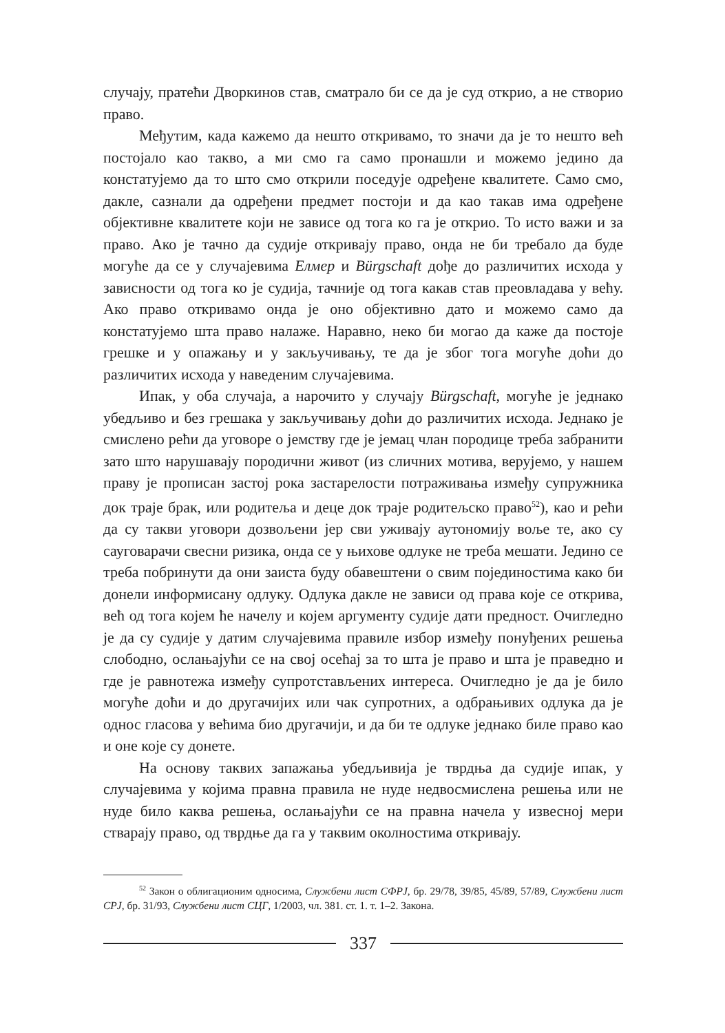случају, пратећи Дворкинов став, сматрало би се да је суд открио, а не створио право.
Међутим, када кажемо да нешто откривамо, то значи да је то нешто већ постојало као такво, а ми смо га само пронашли и можемо једино да констатујемо да то што смо открили поседује одређене квалитете. Само смо, дакле, сазнали да одређени предмет постоји и да као такав има одређене објективне квалитете који не зависе од тога ко га је открио. То исто важи и за право. Ако је тачно да судије откривају право, онда не би требало да буде могуће да се у случајевима Елмер и Bürgschaft дође до различитих исхода у зависности од тога ко је судија, тачније од тога какав став преовладава у већу. Ако право откривамо онда је оно објективно дато и можемо само да констатујемо шта право налаже. Наравно, неко би могао да каже да постоје грешке и у опажању и у закључивању, те да је због тога могуће доћи до различитих исхода у наведеним случајевима.
Ипак, у оба случаја, а нарочито у случају Bürgschaft, могуће је једнако убедљиво и без грешака у закључивању доћи до различитих исхода. Једнако је смислено рећи да уговоре о јемству где је јемац члан породице треба забранити зато што нарушавају породични живот (из сличних мотива, верујемо, у нашем праву је прописан застој рока застарелости потраживања између супружника док траје брак, или родитеља и деце док траје родитељско право<sup>52</sup>), као и рећи да су такви уговори дозвољени јер сви уживају аутономију воље те, ако су сауговарачи свесни ризика, онда се у њихове одлуке не треба мешати. Једино се треба побринути да они заиста буду обавештени о свим појединостима како би донели информисану одлуку. Одлука дакле не зависи од права које се открива, већ од тога којем ће начелу и којем аргументу судије дати предност. Очигледно је да су судије у датим случајевима правиле избор између понуђених решења слободно, ослањајући се на свој осећај за то шта је право и шта је праведно и где је равнотежа између супротстављених интереса. Очигледно је да је било могуће доћи и до другачијих или чак супротних, а одбрањивих одлука да је однос гласова у већима био другачији, и да би те одлуке једнако биле право као и оне које су донете.
На основу таквих запажања убедљивија је тврдња да судије ипак, у случајевима у којима правна правила не нуде недвосмислена решења или не нуде било каква решења, ослањајући се на правна начела у извесној мери стварају право, од тврдње да га у таквим околностима откривају.
<sup>52</sup> Закон о облигационим односима, Службени лист СФРЈ, бр. 29/78, 39/85, 45/89, 57/89, Службени лист СРЈ, бр. 31/93, Службени лист СЦГ, 1/2003, чл. 381. ст. 1. т. 1–2. Закона.
337